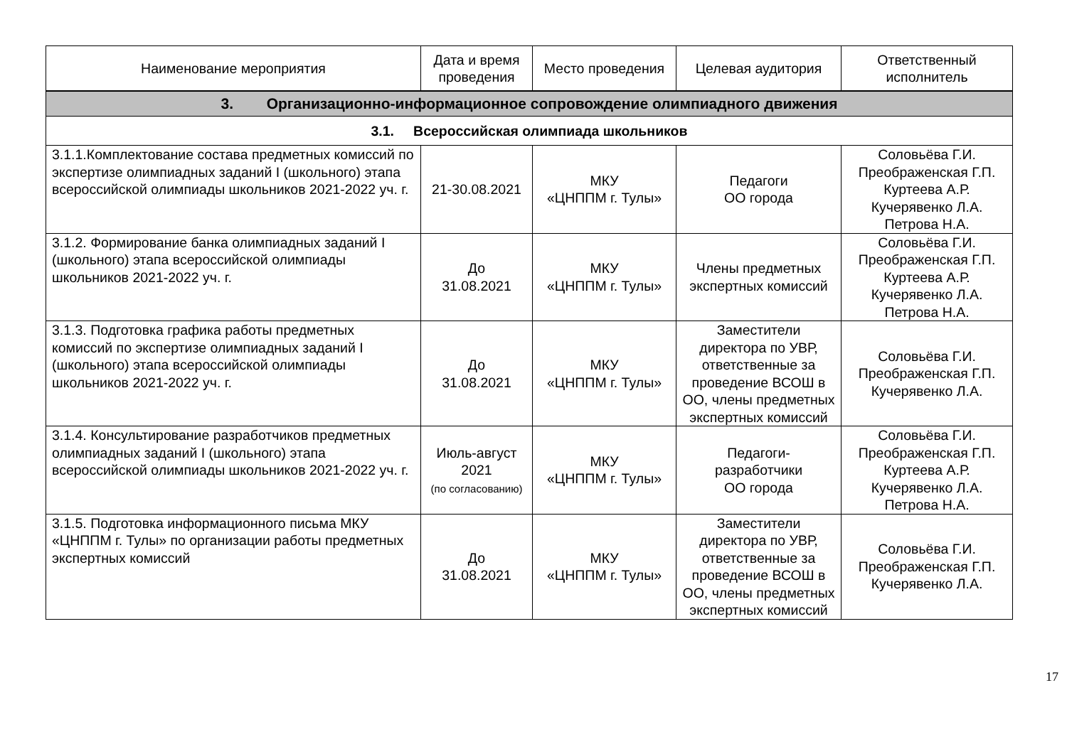| Наименование мероприятия | Дата и время проведения | Место проведения | Целевая аудитория | Ответственный исполнитель |
| --- | --- | --- | --- | --- |
| 3. Организационно-информационное сопровождение олимпиадного движения | | | | |
| 3.1. Всероссийская олимпиада школьников | | | | |
| 3.1.1.Комплектование состава предметных комиссий по экспертизе олимпиадных заданий I (школьного) этапа всероссийской олимпиады школьников 2021-2022 уч. г. | 21-30.08.2021 | МКУ «ЦНППМ г. Тулы» | Педагоги ОО города | Соловьёва Г.И. Преображенская Г.П. Куртеева А.Р. Кучерявенко Л.А. Петрова Н.А. |
| 3.1.2. Формирование банка олимпиадных заданий I (школьного) этапа всероссийской олимпиады школьников 2021-2022 уч. г. | До 31.08.2021 | МКУ «ЦНППМ г. Тулы» | Члены предметных экспертных комиссий | Соловьёва Г.И. Преображенская Г.П. Куртеева А.Р. Кучерявенко Л.А. Петрова Н.А. |
| 3.1.3. Подготовка графика работы предметных комиссий по экспертизе олимпиадных заданий I (школьного) этапа всероссийской олимпиады школьников 2021-2022 уч. г. | До 31.08.2021 | МКУ «ЦНППМ г. Тулы» | Заместители директора по УВР, ответственные за проведение ВСОШ в ОО, члены предметных экспертных комиссий | Соловьёва Г.И. Преображенская Г.П. Кучерявенко Л.А. |
| 3.1.4. Консультирование разработчиков предметных олимпиадных заданий I (школьного) этапа всероссийской олимпиады школьников 2021-2022 уч. г. | Июль-август 2021 (по согласованию) | МКУ «ЦНППМ г. Тулы» | Педагоги- разработчики ОО города | Соловьёва Г.И. Преображенская Г.П. Куртеева А.Р. Кучерявенко Л.А. Петрова Н.А. |
| 3.1.5. Подготовка информационного письма МКУ «ЦНППМ г. Тулы» по организации работы предметных экспертных комиссий | До 31.08.2021 | МКУ «ЦНППМ г. Тулы» | Заместители директора по УВР, ответственные за проведение ВСОШ в ОО, члены предметных экспертных комиссий | Соловьёва Г.И. Преображенская Г.П. Кучерявенко Л.А. |
17